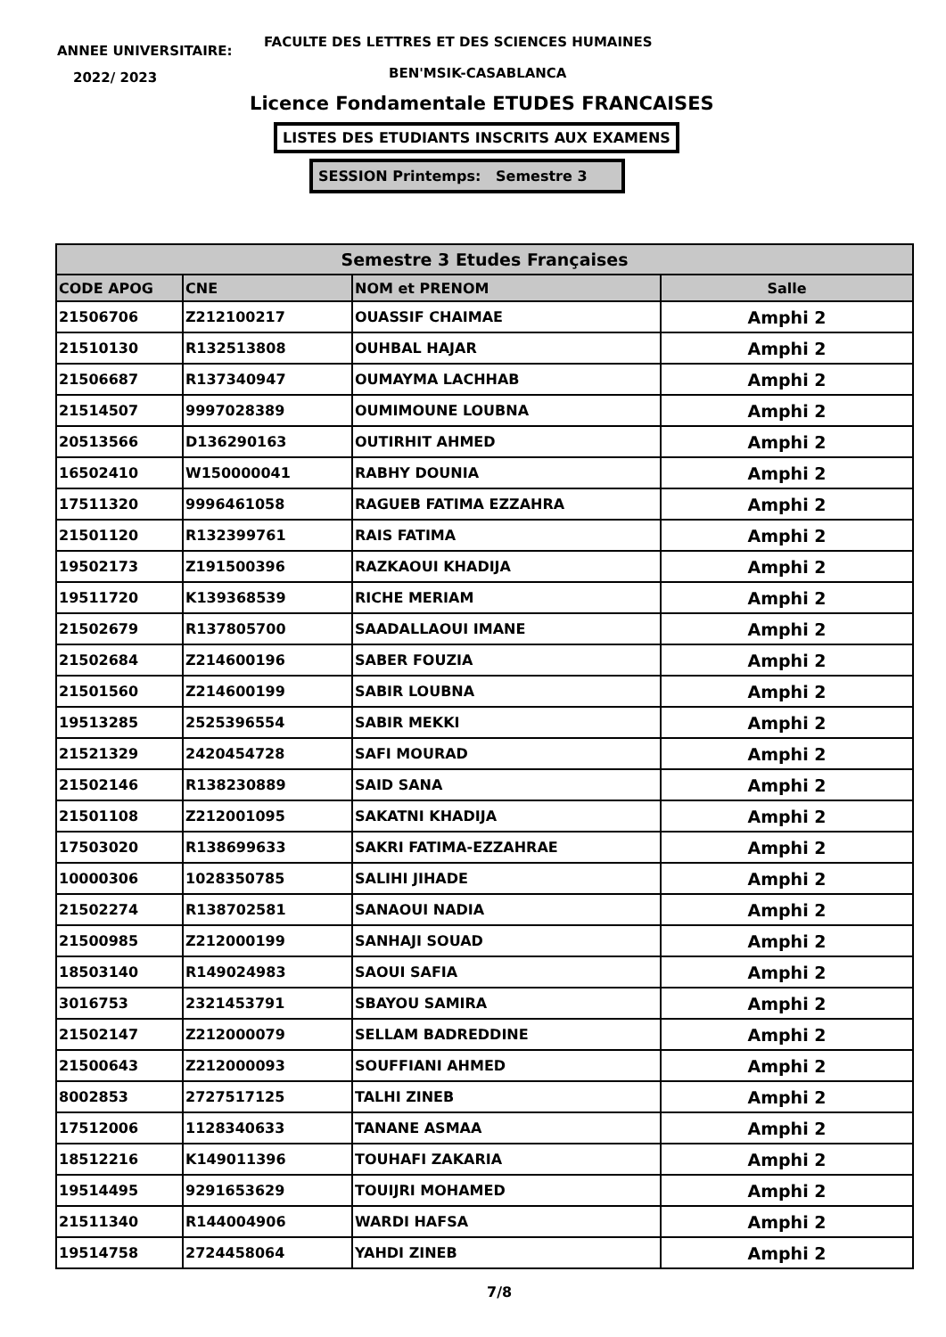ANNEE UNIVERSITAIRE:
FACULTE DES LETTRES ET DES SCIENCES HUMAINES
2022/ 2023 BEN'MSIK-CASABLANCA
Licence Fondamentale ETUDES FRANCAISES
LISTES DES ETUDIANTS INSCRITS AUX EXAMENS
SESSION Printemps: Semestre 3
| Semestre 3 Etudes Françaises | | | |
| --- | --- | --- | --- |
| CODE APOG | CNE | NOM et PRENOM | Salle |
| 21506706 | Z212100217 | OUASSIF CHAIMAE | Amphi 2 |
| 21510130 | R132513808 | OUHBAL HAJAR | Amphi 2 |
| 21506687 | R137340947 | OUMAYMA LACHHAB | Amphi 2 |
| 21514507 | 9997028389 | OUMIMOUNE LOUBNA | Amphi 2 |
| 20513566 | D136290163 | OUTIRHIT AHMED | Amphi 2 |
| 16502410 | W150000041 | RABHY DOUNIA | Amphi 2 |
| 17511320 | 9996461058 | RAGUEB FATIMA EZZAHRA | Amphi 2 |
| 21501120 | R132399761 | RAIS FATIMA | Amphi 2 |
| 19502173 | Z191500396 | RAZKAOUI KHADIJA | Amphi 2 |
| 19511720 | K139368539 | RICHE MERIAM | Amphi 2 |
| 21502679 | R137805700 | SAADALLAOUI IMANE | Amphi 2 |
| 21502684 | Z214600196 | SABER FOUZIA | Amphi 2 |
| 21501560 | Z214600199 | SABIR LOUBNA | Amphi 2 |
| 19513285 | 2525396554 | SABIR MEKKI | Amphi 2 |
| 21521329 | 2420454728 | SAFI MOURAD | Amphi 2 |
| 21502146 | R138230889 | SAID SANA | Amphi 2 |
| 21501108 | Z212001095 | SAKATNI KHADIJA | Amphi 2 |
| 17503020 | R138699633 | SAKRI FATIMA-EZZAHRAE | Amphi 2 |
| 10000306 | 1028350785 | SALIHI JIHADE | Amphi 2 |
| 21502274 | R138702581 | SANAOUI NADIA | Amphi 2 |
| 21500985 | Z212000199 | SANHAJI SOUAD | Amphi 2 |
| 18503140 | R149024983 | SAOUI SAFIA | Amphi 2 |
| 3016753 | 2321453791 | SBAYOU SAMIRA | Amphi 2 |
| 21502147 | Z212000079 | SELLAM BADREDDINE | Amphi 2 |
| 21500643 | Z212000093 | SOUFFIANI AHMED | Amphi 2 |
| 8002853 | 2727517125 | TALHI ZINEB | Amphi 2 |
| 17512006 | 1128340633 | TANANE ASMAA | Amphi 2 |
| 18512216 | K149011396 | TOUHAFI ZAKARIA | Amphi 2 |
| 19514495 | 9291653629 | TOUIJRI MOHAMED | Amphi 2 |
| 21511340 | R144004906 | WARDI HAFSA | Amphi 2 |
| 19514758 | 2724458064 | YAHDI ZINEB | Amphi 2 |
7/8